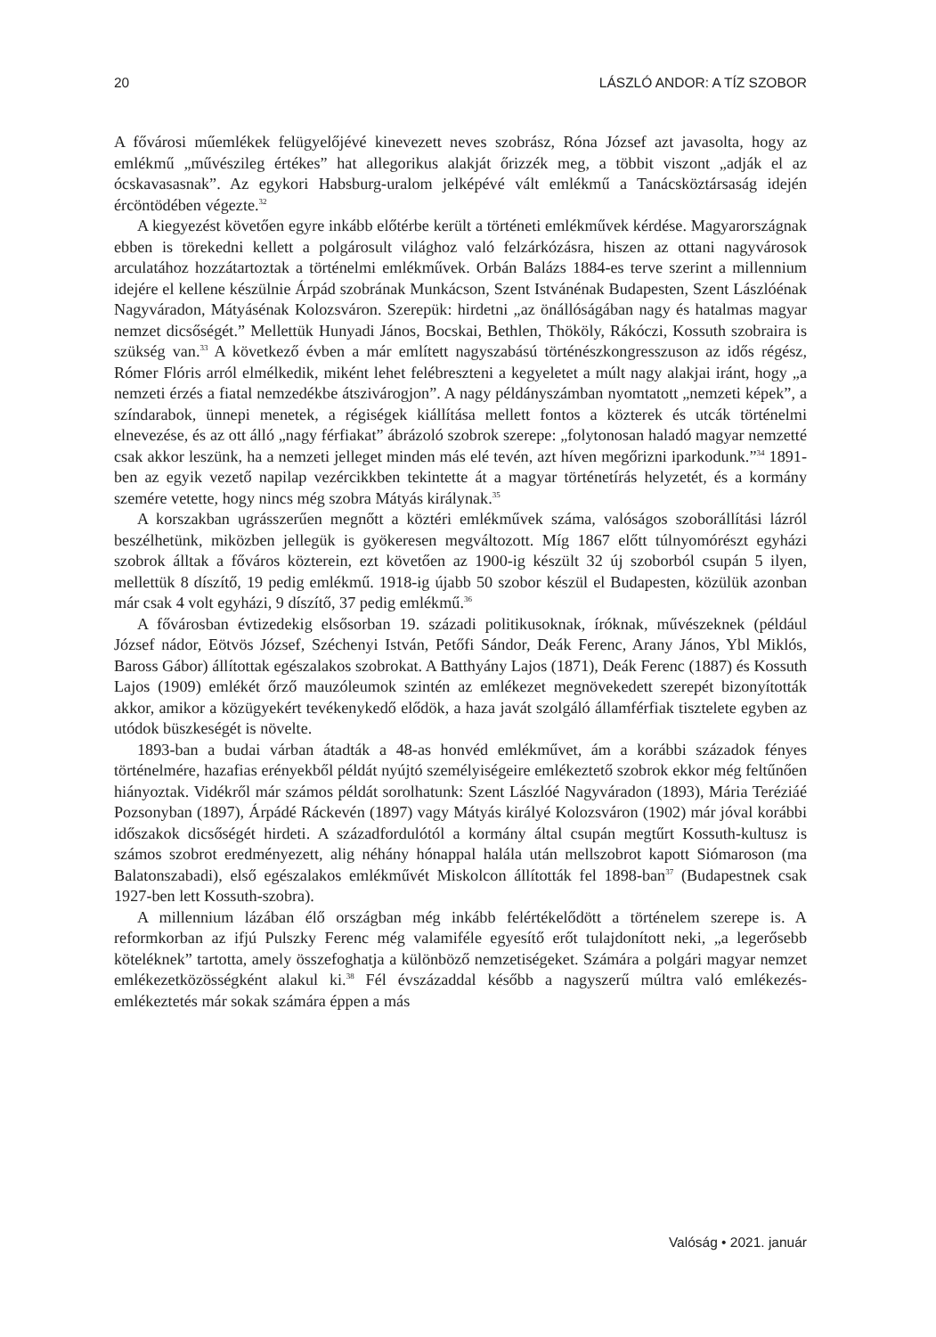20 LÁSZLÓ ANDOR: A TÍZ SZOBOR
A fővárosi műemlékek felügyelőjévé kinevezett neves szobrász, Róna József azt javasolta, hogy az emlékmű „művészileg értékes” hat allegorikus alakját őrizzék meg, a többit viszont „adják el az ócskavasasnak”. Az egykori Habsburg-uralom jelképévé vált emlékmű a Tanácsköztársaság idején ércöntödében végezte.<sup>32</sup>
A kiegyezést követően egyre inkább előtérbe került a történeti emlékművek kérdése. Magyarországnak ebben is törekedni kellett a polgárosult világhoz való felzárkózásra, hiszen az ottani nagyvárosok arculatához hozzátartoztak a történelmi emlékművek. Orbán Balázs 1884-es terve szerint a millennium idejére el kellene készülnie Árpád szobrának Munkácson, Szent Istvánénak Budapesten, Szent Lászlóénak Nagyváradon, Mátyásénak Kolozsváron. Szerepük: hirdetni „az önállóságában nagy és hatalmas magyar nemzet dicsőségét.” Mellettük Hunyadi János, Bocskai, Bethlen, Thököly, Rákóczi, Kossuth szobraira is szükség van.<sup>33</sup> A következő évben a már említett nagyszabású történészkongresszuson az idős régész, Rómer Flóris arról elmélkedik, miként lehet felébreszteni a kegyeletet a múlt nagy alakjai iránt, hogy „a nemzeti érzés a fiatal nemzedékbe átszivárogjon”. A nagy példányszámban nyomtatott „nemzeti képek”, a színdarabok, ünnepi menetek, a régiségek kiállítása mellett fontos a közterek és utcák történelmi elnevezése, és az ott álló „nagy férfiakat” ábrázoló szobrok szerepe: „folytonosan haladó magyar nemzetté csak akkor leszünk, ha a nemzeti jelleget minden más elé tevén, azt híven megőrizni iparkodunk.”<sup>34</sup> 1891-ben az egyik vezető napilap vezércikkben tekintette át a magyar történetírás helyzetét, és a kormány szemére vetette, hogy nincs még szobra Mátyás királynak.<sup>35</sup>
A korszakban ugrásszerűen megnőtt a köztéri emlékművek száma, valóságos szoborállítási lázról beszélhetünk, miközben jellegük is gyökeresen megváltozott. Míg 1867 előtt túlnyomórészt egyházi szobrok álltak a főváros közterein, ezt követően az 1900-ig készült 32 új szoborból csupán 5 ilyen, mellettük 8 díszítő, 19 pedig emlékmű. 1918-ig újabb 50 szobor készül el Budapesten, közülük azonban már csak 4 volt egyházi, 9 díszítő, 37 pedig emlékmű.<sup>36</sup>
A fővárosban évtizedekig elsősorban 19. századi politikusoknak, íróknak, művészeknek (például József nádor, Eötvös József, Széchenyi István, Petőfi Sándor, Deák Ferenc, Arany János, Ybl Miklós, Baross Gábor) állítottak egészalakos szobrokat. A Batthyány Lajos (1871), Deák Ferenc (1887) és Kossuth Lajos (1909) emlékét őrző mauzóleumok szintén az emlékezet megnövekedett szerepét bizonyították akkor, amikor a közügyekért tevékenykedő elődök, a haza javát szolgáló államférfiak tisztelete egyben az utódok büszkeségét is növelte.
1893-ban a budai várban átadták a 48-as honvéd emlékművet, ám a korábbi századok fényes történelmére, hazafias erényekből példát nyújtó személyiségeire emlékeztető szobrok ekkor még feltűnően hiányoztak. Vidékről már számos példát sorolhatunk: Szent Lászlóé Nagyváradon (1893), Mária Teréziáé Pozsonyban (1897), Árpádé Ráckevén (1897) vagy Mátyás királyé Kolozsváron (1902) már jóval korábbi időszakok dicsőségét hirdeti. A századfordulótól a kormány által csupán megtűrt Kossuth-kultusz is számos szobrot eredményezett, alig néhány hónappal halála után mellszobrot kapott Siómaroson (ma Balatonszabadi), első egészalakos emlékművét Miskolcon állították fel 1898-ban<sup>37</sup> (Budapestnek csak 1927-ben lett Kossuth-szobra).
A millennium lázában élő országban még inkább felértékelődött a történelem szerepe is. A reformkorban az ifjú Pulszky Ferenc még valamiféle egyesítő erőt tulajdonított neki, „a legerősebb köteléknek” tartotta, amely összefoghatja a különböző nemzetiségeket. Számára a polgári magyar nemzet emlékezetközösségként alakul ki.<sup>38</sup> Fél évszázaddal később a nagyszerű múltra való emlékezés-emlékeztetés már sokak számára éppen a más
Valóság • 2021. január